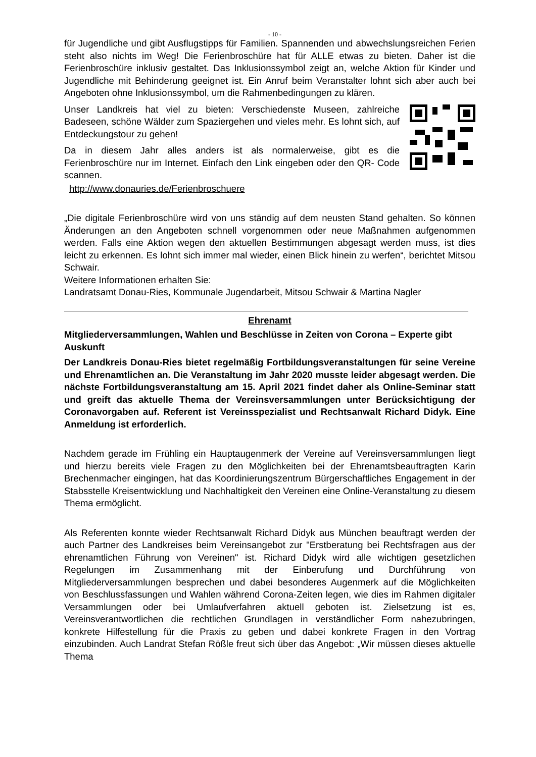- 10 -
für Jugendliche und gibt Ausflugstipps für Familien. Spannenden und abwechslungsreichen Ferien steht also nichts im Weg! Die Ferienbroschüre hat für ALLE etwas zu bieten. Daher ist die Ferienbroschüre inklusiv gestaltet. Das Inklusionssymbol zeigt an, welche Aktion für Kinder und Jugendliche mit Behinderung geeignet ist. Ein Anruf beim Veranstalter lohnt sich aber auch bei Angeboten ohne Inklusionssymbol, um die Rahmenbedingungen zu klären.
Unser Landkreis hat viel zu bieten: Verschiedenste Museen, zahlreiche Badeseen, schöne Wälder zum Spaziergehen und vieles mehr. Es lohnt sich, auf Entdeckungstour zu gehen!
Da in diesem Jahr alles anders ist als normalerweise, gibt es die Ferienbroschüre nur im Internet. Einfach den Link eingeben oder den QR- Code scannen.
http://www.donauries.de/Ferienbroschuere
„Die digitale Ferienbroschüre wird von uns ständig auf dem neusten Stand gehalten. So können Änderungen an den Angeboten schnell vorgenommen oder neue Maßnahmen aufgenommen werden. Falls eine Aktion wegen den aktuellen Bestimmungen abgesagt werden muss, ist dies leicht zu erkennen. Es lohnt sich immer mal wieder, einen Blick hinein zu werfen“, berichtet Mitsou Schwair.
Weitere Informationen erhalten Sie:
Landratsamt Donau-Ries, Kommunale Jugendarbeit, Mitsou Schwair & Martina Nagler
Ehrenamt
Mitgliederversammlungen, Wahlen und Beschlüsse in Zeiten von Corona – Experte gibt Auskunft
Der Landkreis Donau-Ries bietet regelmäßig Fortbildungsveranstaltungen für seine Vereine und Ehrenamtlichen an. Die Veranstaltung im Jahr 2020 musste leider abgesagt werden. Die nächste Fortbildungsveranstaltung am 15. April 2021 findet daher als Online-Seminar statt und greift das aktuelle Thema der Vereinsversammlungen unter Berücksichtigung der Coronavorgaben auf. Referent ist Vereinsspezialist und Rechtsanwalt Richard Didyk. Eine Anmeldung ist erforderlich.
Nachdem gerade im Frühling ein Hauptaugenmerk der Vereine auf Vereinsversammlungen liegt und hierzu bereits viele Fragen zu den Möglichkeiten bei der Ehrenamtsbeauftragten Karin Brechenmacher eingingen, hat das Koordinierungszentrum Bürgerschaftliches Engagement in der Stabsstelle Kreisentwicklung und Nachhaltigkeit den Vereinen eine Online-Veranstaltung zu diesem Thema ermöglicht.
Als Referenten konnte wieder Rechtsanwalt Richard Didyk aus München beauftragt werden der auch Partner des Landkreises beim Vereinsangebot zur "Erstberatung bei Rechtsfragen aus der ehrenamtlichen Führung von Vereinen" ist. Richard Didyk wird alle wichtigen gesetzlichen Regelungen im Zusammenhang mit der Einberufung und Durchführung von Mitgliederversammlungen besprechen und dabei besonderes Augenmerk auf die Möglichkeiten von Beschlussfassungen und Wahlen während Corona-Zeiten legen, wie dies im Rahmen digitaler Versammlungen oder bei Umlaufverfahren aktuell geboten ist. Zielsetzung ist es, Vereinsverantwortlichen die rechtlichen Grundlagen in verständlicher Form nahezubringen, konkrete Hilfestellung für die Praxis zu geben und dabei konkrete Fragen in den Vortrag einzubinden. Auch Landrat Stefan Rößle freut sich über das Angebot: „Wir müssen dieses aktuelle Thema